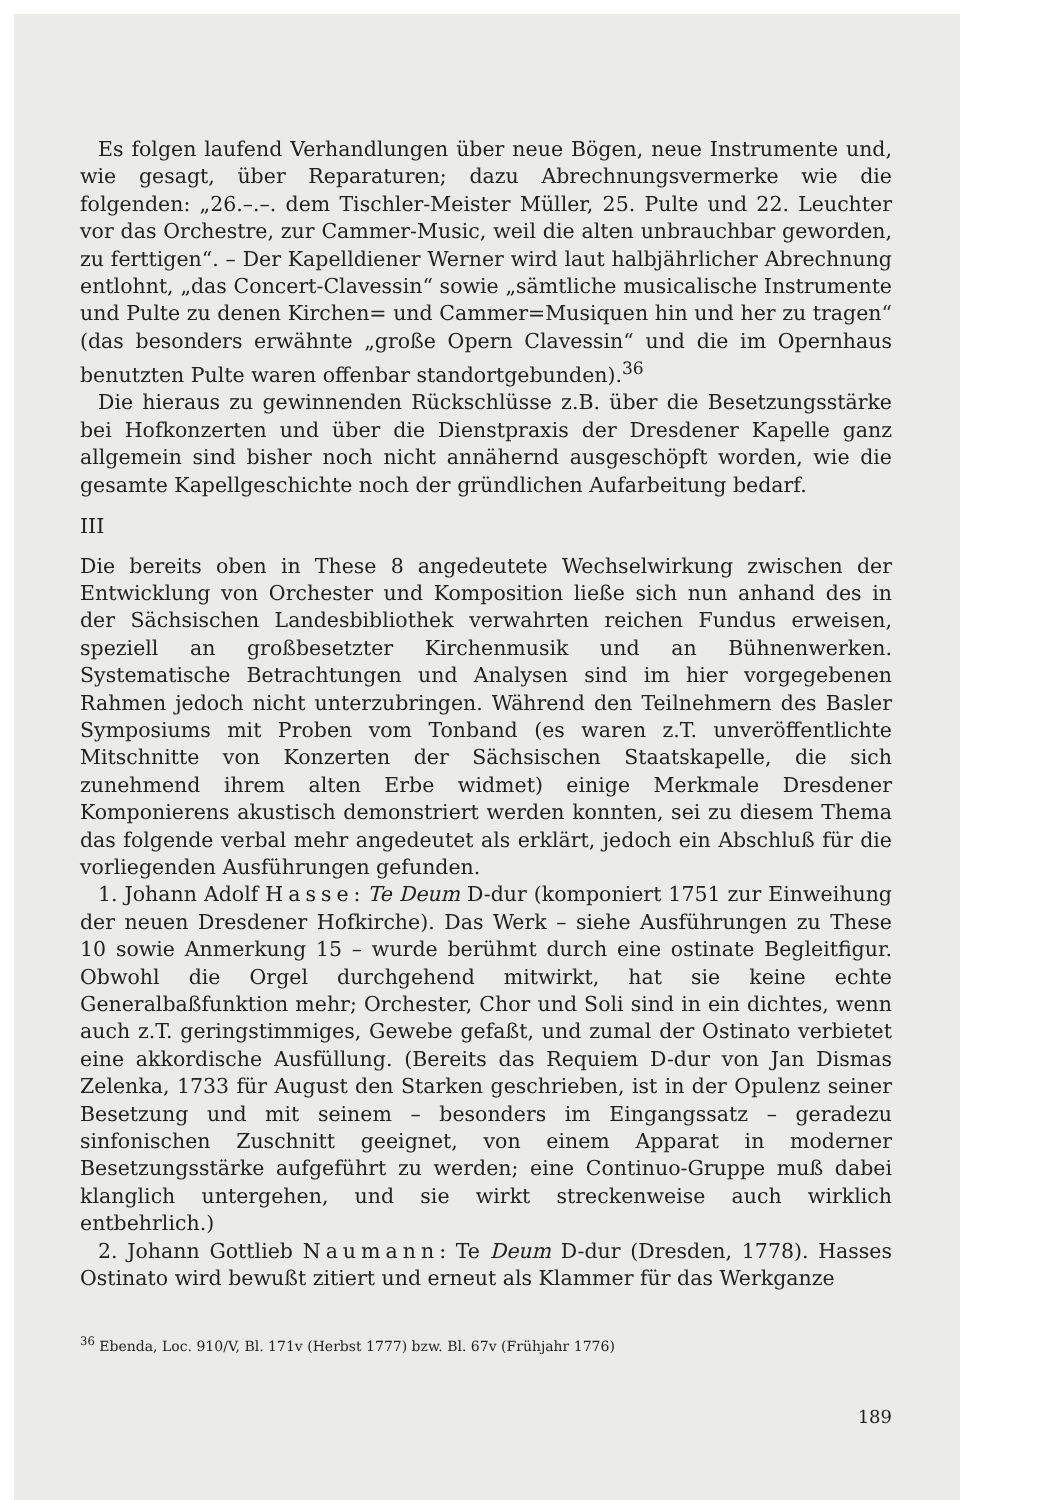Es folgen laufend Verhandlungen über neue Bögen, neue Instrumente und, wie gesagt, über Reparaturen; dazu Abrechnungsvermerke wie die folgenden: „26.–.–. dem Tischler-Meister Müller, 25. Pulte und 22. Leuchter vor das Orchestre, zur Cammer-Music, weil die alten unbrauchbar geworden, zu ferttigen“. – Der Kapelldiener Werner wird laut halbjährlicher Abrechnung entlohnt, „das Concert-Clavessin“ sowie „sämtliche musicalische Instrumente und Pulte zu denen Kirchen= und Cammer=Musiquen hin und her zu tragen“ (das besonders erwähnte „große Opern Clavessin“ und die im Opernhaus benutzten Pulte waren offenbar standortgebunden).<sup>36</sup>
Die hieraus zu gewinnenden Rückschlüsse z.B. über die Besetzungsstärke bei Hofkonzerten und über die Dienstpraxis der Dresdener Kapelle ganz allgemein sind bisher noch nicht annähernd ausgeschöpft worden, wie die gesamte Kapellgeschichte noch der gründlichen Aufarbeitung bedarf.
III
Die bereits oben in These 8 angedeutete Wechselwirkung zwischen der Entwicklung von Orchester und Komposition ließe sich nun anhand des in der Sächsischen Landesbibliothek verwahrten reichen Fundus erweisen, speziell an großbesetzter Kirchenmusik und an Bühnenwerken. Systematische Betrachtungen und Analysen sind im hier vorgegebenen Rahmen jedoch nicht unterzubringen. Während den Teilnehmern des Basler Symposiums mit Proben vom Tonband (es waren z.T. unveröffentlichte Mitschnitte von Konzerten der Sächsischen Staatskapelle, die sich zunehmend ihrem alten Erbe widmet) einige Merkmale Dresdener Komponierens akustisch demonstriert werden konnten, sei zu diesem Thema das folgende verbal mehr angedeutet als erklärt, jedoch ein Abschluß für die vorliegenden Ausführungen gefunden.
1. Johann Adolf Hasse: Te Deum D-dur (komponiert 1751 zur Einweihung der neuen Dresdener Hofkirche). Das Werk – siehe Ausführungen zu These 10 sowie Anmerkung 15 – wurde berühmt durch eine ostinate Begleitfigur. Obwohl die Orgel durchgehend mitwirkt, hat sie keine echte Generalbaßfunktion mehr; Orchester, Chor und Soli sind in ein dichtes, wenn auch z.T. geringstimmiges, Gewebe gefaßt, und zumal der Ostinato verbietet eine akkordische Ausfüllung. (Bereits das Requiem D-dur von Jan Dismas Zelenka, 1733 für August den Starken geschrieben, ist in der Opulenz seiner Besetzung und mit seinem – besonders im Eingangssatz – geradezu sinfonischen Zuschnitt geeignet, von einem Apparat in moderner Besetzungsstärke aufgeführt zu werden; eine Continuo-Gruppe muß dabei klanglich untergehen, und sie wirkt streckenweise auch wirklich entbehrlich.)
2. Johann Gottlieb Naumann: Te Deum D-dur (Dresden, 1778). Hasses Ostinato wird bewußt zitiert und erneut als Klammer für das Werkganze
<sup>36</sup> Ebenda, Loc. 910/V, Bl. 171v (Herbst 1777) bzw. Bl. 67v (Frühjahr 1776)
189